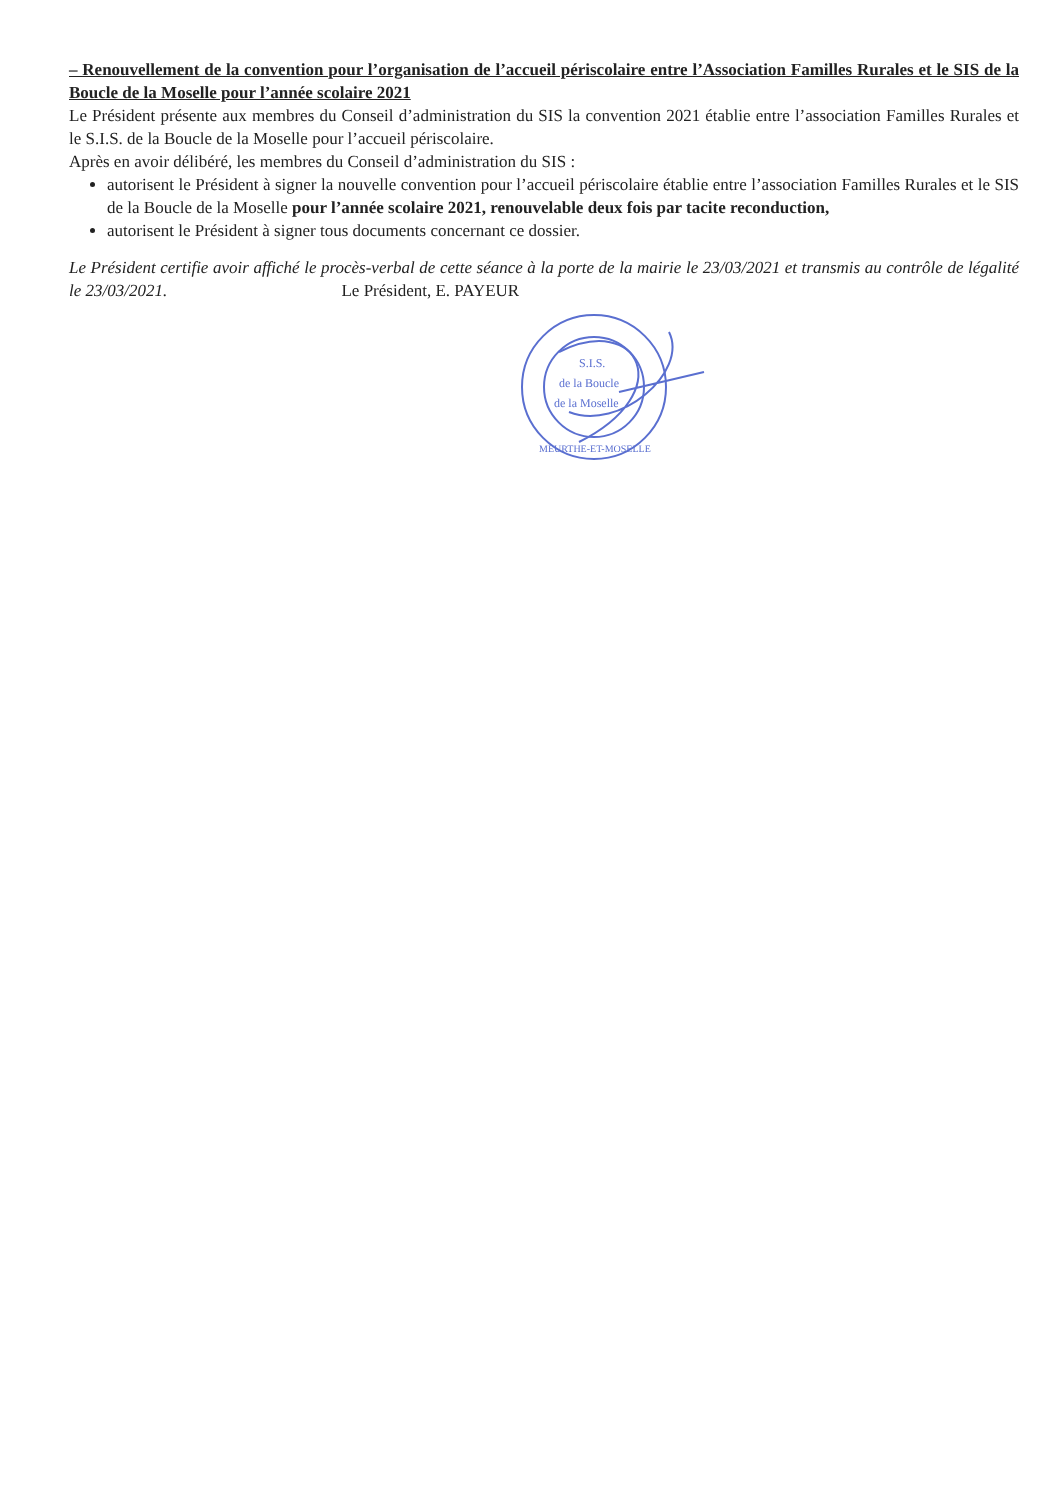– Renouvellement de la convention pour l’organisation de l’accueil périscolaire entre l’Association Familles Rurales et le SIS de la Boucle de la Moselle pour l’année scolaire 2021
Le Président présente aux membres du Conseil d’administration du SIS la convention 2021 établie entre l’association Familles Rurales et le S.I.S. de la Boucle de la Moselle pour l’accueil périscolaire.
Après en avoir délibéré, les membres du Conseil d’administration du SIS :
autorisent le Président à signer la nouvelle convention pour l’accueil périscolaire établie entre l’association Familles Rurales et le SIS de la Boucle de la Moselle pour l’année scolaire 2021, renouvelable deux fois par tacite reconduction,
autorisent le Président à signer tous documents concernant ce dossier.
Le Président certifie avoir affiché le procès-verbal de cette séance à la porte de la mairie le 23/03/2021 et transmis au contrôle de légalité le 23/03/2021. Le Président, E. PAYEUR
S.I.S.
de la Boucle
de la Moselle
MEURTHE-ET-MOSELLE